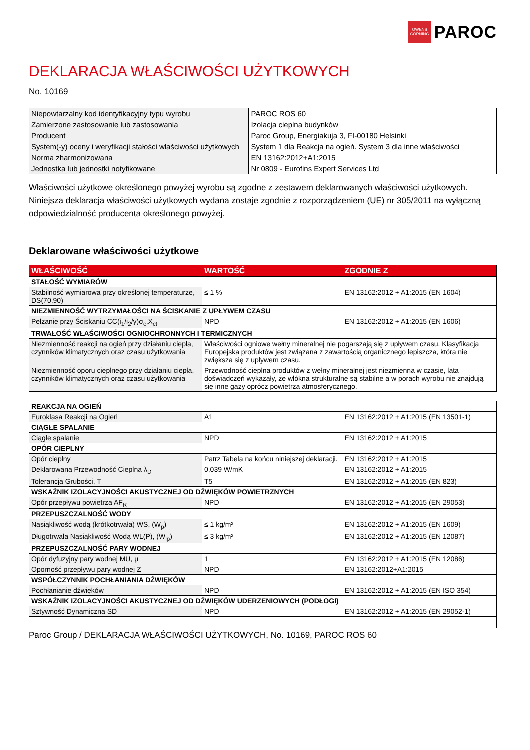OWENS
CORNING
PAROC
DEKLARACJA WŁAŚCIWOŚCI UŻYTKOWYCH
No. 10169
| Niepowtarzalny kod identyfikacyjny typu wyrobu | PAROC ROS 60 |
| Zamierzone zastosowanie lub zastosowania | Izolacja cieplna budynków |
| Producent | Paroc Group, Energiakuja 3, FI-00180 Helsinki |
| System(-y) oceny i weryfikacji stałości właściwości użytkowych | System 1 dla Reakcja na ogień. System 3 dla inne właściwości |
| Norma zharmonizowana | EN 13162:2012+A1:2015 |
| Jednostka lub jednostki notyfikowane | Nr 0809 - Eurofins Expert Services Ltd |
Właściwości użytkowe określonego powyżej wyrobu są zgodne z zestawem deklarowanych właściwości użytkowych. Niniejsza deklaracja właściwości użytkowych wydana zostaje zgodnie z rozporządzeniem (UE) nr 305/2011 na wyłączną odpowiedzialność producenta określonego powyżej.
Deklarowane właściwości użytkowe
| WŁAŚCIWOŚĆ | WARTOŚĆ | ZGODNIE Z |
| --- | --- | --- |
| STAŁOŚĆ WYMIARÓW | | |
| Stabilność wymiarowa przy określonej temperaturze, DS(70,90) | ≤ 1 % | EN 13162:2012 + A1:2015 (EN 1604) |
| NIEZMIENNOŚĆ WYTRZYMAŁOŚCI NA ŚCISKANIE Z UPŁYWEM CZASU | | |
| Pełzanie przy Ściskaniu CC(i<sub>1</sub>/i<sub>2</sub>/y)σ<sub>c</sub>,X<sub>ct</sub> | NPD | EN 13162:2012 + A1:2015 (EN 1606) |
| TRWAŁOŚĆ WŁAŚCIWOŚCI OGNIOCHRONNYCH I TERMICZNYCH | | |
| Niezmienność reakcji na ogień przy działaniu ciepła, czynników klimatycznych oraz czasu użytkowania | Właściwości ogniowe wełny mineralnej nie pogarszają się z upływem czasu. Klasyfikacja Europejska produktów jest związana z zawartością organicznego lepiszcza, która nie zwiększa się z upływem czasu. | |
| Niezmienność oporu cieplnego przy działaniu ciepła, czynników klimatycznych oraz czasu użytkowania | Przewodność cieplna produktów z wełny mineralnej jest niezmienna w czasie, lata doświadczeń wykazały, że włókna strukturalne są stabilne a w porach wyrobu nie znajdują się inne gazy oprócz powietrza atmosferycznego. | |
| REAKCJA NA OGIEŃ | | |
| Euroklasa Reakcji na Ogień | A1 | EN 13162:2012 + A1:2015 (EN 13501-1) |
| CIĄGŁE SPALANIE | | |
| Ciągłe spalanie | NPD | EN 13162:2012 + A1:2015 |
| OPÓR CIEPLNY | | |
| Opór cieplny | Patrz Tabela na końcu niniejszej deklaracji. | EN 13162:2012 + A1:2015 |
| Deklarowana Przewodność Cieplna λ<sub>D</sub> | 0,039 W/mK | EN 13162:2012 + A1:2015 |
| Tolerancja Grubości, T | T5 | EN 13162:2012 + A1:2015 (EN 823) |
| WSKAŹNIK IZOLACYJNOŚCI AKUSTYCZNEJ OD DŹWIĘKÓW POWIETRZNYCH | | |
| Opór przepływu powietrza AF<sub>R</sub> | NPD | EN 13162:2012 + A1:2015 (EN 29053) |
| PRZEPUSZCZALNOŚĆ WODY | | |
| Nasiąkliwość wodą (krótkotrwała) WS, (W<sub>p</sub>) | ≤ 1 kg/m² | EN 13162:2012 + A1:2015 (EN 1609) |
| Długotrwała Nasiąkliwość Wodą WL(P), (W<sub>lp</sub>) | ≤ 3 kg/m² | EN 13162:2012 + A1:2015 (EN 12087) |
| PRZEPUSZCZALNOŚĆ PARY WODNEJ | | |
| Opór dyfuzyjny pary wodnej MU, μ | 1 | EN 13162:2012 + A1:2015 (EN 12086) |
| Oporność przepływu pary wodnej Z | NPD | EN 13162:2012+A1:2015 |
| WSPÓŁCZYNNIK POCHŁANIANIA DŹWIĘKÓW | | |
| Pochłanianie dźwięków | NPD | EN 13162:2012 + A1:2015 (EN ISO 354) |
| WSKAŹNIK IZOLACYJNOŚCI AKUSTYCZNEJ OD DŹWIĘKÓW UDERZENIOWYCH (PODŁOGI) | | |
| Sztywność Dynamiczna SD | NPD | EN 13162:2012 + A1:2015 (EN 29052-1) |
Paroc Group / DEKLARACJA WŁAŚCIWOŚCI UŻYTKOWYCH, No. 10169, PAROC ROS 60